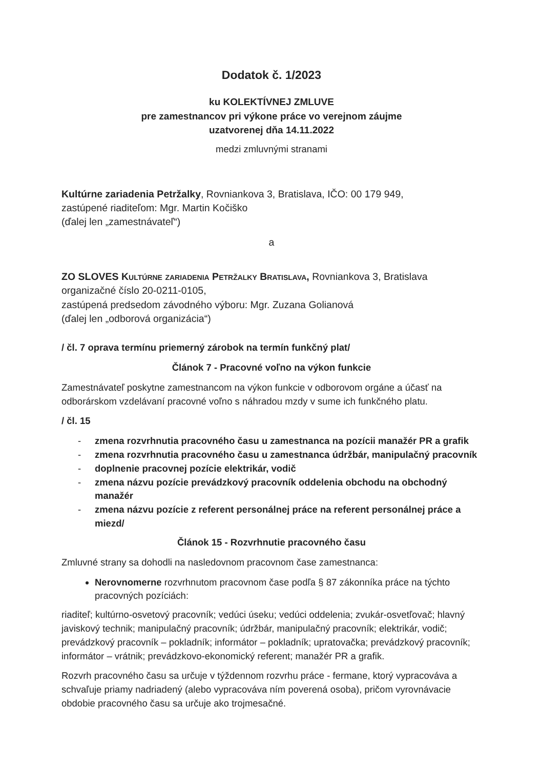Dodatok č. 1/2023
ku KOLEKTÍVNEJ ZMLUVE
pre zamestnancov pri výkone práce vo verejnom záujme
uzatvorenej dňa 14.11.2022
medzi zmluvnými stranami
Kultúrne zariadenia Petržalky, Rovniankova 3, Bratislava, IČO: 00 179 949,
zastúpené riaditeľom: Mgr. Martin Kočiško
(ďalej len „zamestnávateľ“)
a
ZO SLOVES Kultúrne zariadenia Petržalky Bratislava, Rovniankova 3, Bratislava
organizačné číslo 20-0211-0105,
zastúpená predsedom závodného výboru: Mgr. Zuzana Golianová
(ďalej len „odborová organizácia“)
/ čl. 7 oprava termínu priemerný zárobok na termín funkčný plat/
Článok 7 - Pracovné voľno na výkon funkcie
Zamestnávateľ poskytne zamestnancom na výkon funkcie v odborovom orgáne a účasť na odborárskom vzdelávaní pracovné voľno s náhradou mzdy v sume ich funkčného platu.
/ čl. 15
- zmena rozvrhnutia pracovného času u zamestnanca na pozícii manažér PR a grafik
- zmena rozvrhnutia pracovného času u zamestnanca údržbár, manipulačný pracovník
- doplnenie pracovnej pozície elektrikár, vodič
- zmena názvu pozície prevádzkový pracovník oddelenia obchodu na obchodný manažér
- zmena názvu pozície z referent personálnej práce na referent personálnej práce a miezd/
Článok 15 - Rozvrhnutie pracovného času
Zmluvné strany sa dohodli na nasledovnom pracovnom čase zamestnanca:
Nerovnomerne rozvrhnutom pracovnom čase podľa § 87 zákonníka práce na týchto pracovných pozíciách:
riaditeľ; kultúrno-osvetový pracovník; vedúci úseku; vedúci oddelenia; zvukár-osvetľovač; hlavný javiskový technik; manipulačný pracovník; údržbár, manipulačný pracovník; elektrikár, vodič; prevádzkový pracovník – pokladník; informátor – pokladník; upratovačka; prevádzkový pracovník; informátor – vrátnik; prevádzkovo-ekonomický referent; manažér PR a grafik.
Rozvrh pracovného času sa určuje v týždennom rozvrhu práce - fermane, ktorý vypracováva a schvaľuje priamy nadriadený (alebo vypracováva ním poverená osoba), pričom vyrovnávacie obdobie pracovného času sa určuje ako trojmesačné.